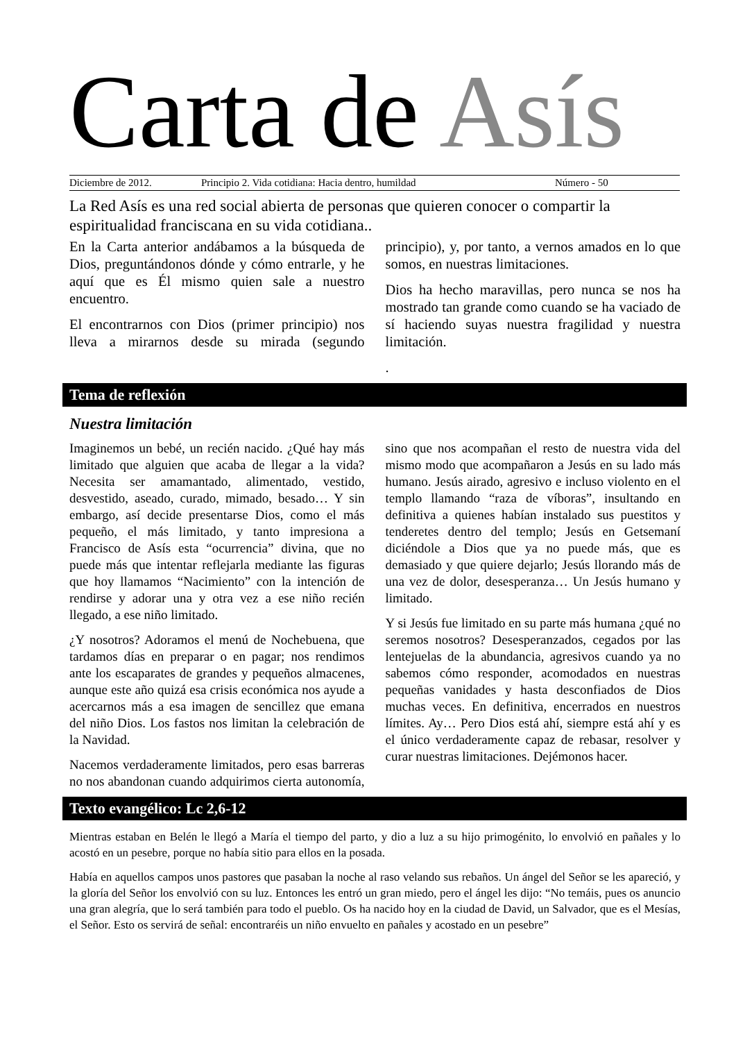Carta de Asís
Diciembre de 2012. Principio 2. Vida cotidiana: Hacia dentro, humildad Número - 50
La Red Asís es una red social abierta de personas que quieren conocer o compartir la espiritualidad franciscana en su vida cotidiana..
En la Carta anterior andábamos a la búsqueda de Dios, preguntándonos dónde y cómo entrarle, y he aquí que es Él mismo quien sale a nuestro encuentro.
El encontrarnos con Dios (primer principio) nos lleva a mirarnos desde su mirada (segundo principio), y, por tanto, a vernos amados en lo que somos, en nuestras limitaciones.
Dios ha hecho maravillas, pero nunca se nos ha mostrado tan grande como cuando se ha vaciado de sí haciendo suyas nuestra fragilidad y nuestra limitación.
.
Tema de reflexión
Nuestra limitación
Imaginemos un bebé, un recién nacido. ¿Qué hay más limitado que alguien que acaba de llegar a la vida? Necesita ser amamantado, alimentado, vestido, desvestido, aseado, curado, mimado, besado… Y sin embargo, así decide presentarse Dios, como el más pequeño, el más limitado, y tanto impresiona a Francisco de Asís esta “ocurrencia” divina, que no puede más que intentar reflejarla mediante las figuras que hoy llamamos “Nacimiento” con la intención de rendirse y adorar una y otra vez a ese niño recién llegado, a ese niño limitado.
¿Y nosotros? Adoramos el menú de Nochebuena, que tardamos días en preparar o en pagar; nos rendimos ante los escaparates de grandes y pequeños almacenes, aunque este año quizá esa crisis económica nos ayude a acercarnos más a esa imagen de sencillez que emana del niño Dios. Los fastos nos limitan la celebración de la Navidad.
Nacemos verdaderamente limitados, pero esas barreras no nos abandonan cuando adquirimos cierta autonomía, sino que nos acompañan el resto de nuestra vida del mismo modo que acompañaron a Jesús en su lado más humano. Jesús airado, agresivo e incluso violento en el templo llamando “raza de víboras”, insultando en definitiva a quienes habían instalado sus puestitos y tenderetes dentro del templo; Jesús en Getsemaní diciéndole a Dios que ya no puede más, que es demasiado y que quiere dejarlo; Jesús llorando más de una vez de dolor, desesperanza… Un Jesús humano y limitado.
Y si Jesús fue limitado en su parte más humana ¿qué no seremos nosotros? Desesperanzados, cegados por las lentejuelas de la abundancia, agresivos cuando ya no sabemos cómo responder, acomodados en nuestras pequeñas vanidades y hasta desconfiados de Dios muchas veces. En definitiva, encerrados en nuestros límites. Ay… Pero Dios está ahí, siempre está ahí y es el único verdaderamente capaz de rebasar, resolver y curar nuestras limitaciones. Dejémonos hacer.
Texto evangélico: Lc 2,6-12
Mientras estaban en Belén le llegó a María el tiempo del parto, y dio a luz a su hijo primogénito, lo envolvió en pañales y lo acostó en un pesebre, porque no había sitio para ellos en la posada.
Había en aquellos campos unos pastores que pasaban la noche al raso velando sus rebaños. Un ángel del Señor se les apareció, y la gloría del Señor los envolvió con su luz. Entonces les entró un gran miedo, pero el ángel les dijo: “No temáis, pues os anuncio una gran alegría, que lo será también para todo el pueblo. Os ha nacido hoy en la ciudad de David, un Salvador, que es el Mesías, el Señor. Esto os servirá de señal: encontraréis un niño envuelto en pañales y acostado en un pesebre”